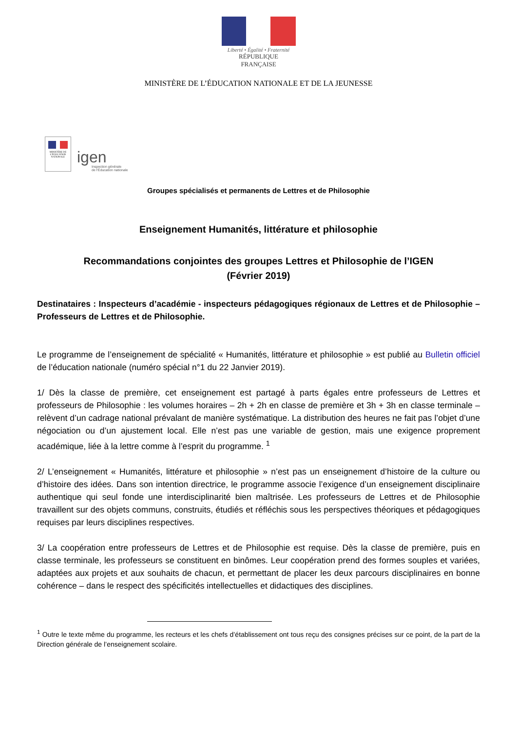Liberté • Égalité • Fraternité
RÉPUBLIQUE FRANÇAISE
MINISTÈRE DE L’ÉDUCATION NATIONALE ET DE LA JEUNESSE
MINISTÈRE DE L’ÉDUCATION NATIONALE
igen
Inspection générale
de l’Éducation nationale
Groupes spécialisés et permanents de Lettres et de Philosophie
Enseignement Humanités, littérature et philosophie
Recommandations conjointes des groupes Lettres et Philosophie de l’IGEN
(Février 2019)
Destinataires : Inspecteurs d’académie - inspecteurs pédagogiques régionaux de Lettres et de Philosophie – Professeurs de Lettres et de Philosophie.
Le programme de l’enseignement de spécialité « Humanités, littérature et philosophie » est publié au Bulletin officiel de l’éducation nationale (numéro spécial n°1 du 22 Janvier 2019).
1/ Dès la classe de première, cet enseignement est partagé à parts égales entre professeurs de Lettres et professeurs de Philosophie : les volumes horaires – 2h + 2h en classe de première et 3h + 3h en classe terminale – relèvent d’un cadrage national prévalant de manière systématique. La distribution des heures ne fait pas l’objet d’une négociation ou d’un ajustement local. Elle n’est pas une variable de gestion, mais une exigence proprement académique, liée à la lettre comme à l’esprit du programme. <sup>1</sup>
2/ L’enseignement « Humanités, littérature et philosophie » n’est pas un enseignement d’histoire de la culture ou d’histoire des idées. Dans son intention directrice, le programme associe l’exigence d’un enseignement disciplinaire authentique qui seul fonde une interdisciplinarité bien maîtrisée. Les professeurs de Lettres et de Philosophie travaillent sur des objets communs, construits, étudiés et réfléchis sous les perspectives théoriques et pédagogiques requises par leurs disciplines respectives.
3/ La coopération entre professeurs de Lettres et de Philosophie est requise. Dès la classe de première, puis en classe terminale, les professeurs se constituent en binômes. Leur coopération prend des formes souples et variées, adaptées aux projets et aux souhaits de chacun, et permettant de placer les deux parcours disciplinaires en bonne cohérence – dans le respect des spécificités intellectuelles et didactiques des disciplines.
<sup>1</sup> Outre le texte même du programme, les recteurs et les chefs d’établissement ont tous reçu des consignes précises sur ce point, de la part de la Direction générale de l’enseignement scolaire.